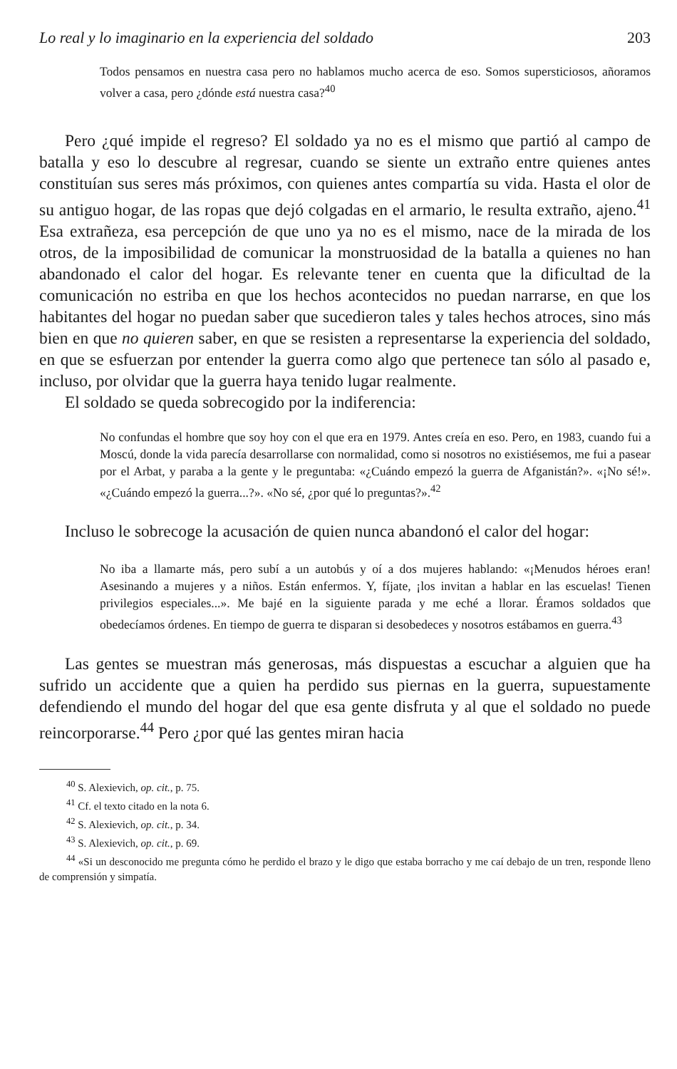Lo real y lo imaginario en la experiencia del soldado 203
Todos pensamos en nuestra casa pero no hablamos mucho acerca de eso. Somos supersticiosos, añoramos volver a casa, pero ¿dónde está nuestra casa?<sup>40</sup>
Pero ¿qué impide el regreso? El soldado ya no es el mismo que partió al campo de batalla y eso lo descubre al regresar, cuando se siente un extraño entre quienes antes constituían sus seres más próximos, con quienes antes compartía su vida. Hasta el olor de su antiguo hogar, de las ropas que dejó colgadas en el armario, le resulta extraño, ajeno.<sup>41</sup> Esa extrañeza, esa percepción de que uno ya no es el mismo, nace de la mirada de los otros, de la imposibilidad de comunicar la monstruosidad de la batalla a quienes no han abandonado el calor del hogar. Es relevante tener en cuenta que la dificultad de la comunicación no estriba en que los hechos acontecidos no puedan narrarse, en que los habitantes del hogar no puedan saber que sucedieron tales y tales hechos atroces, sino más bien en que no quieren saber, en que se resisten a representarse la experiencia del soldado, en que se esfuerzan por entender la guerra como algo que pertenece tan sólo al pasado e, incluso, por olvidar que la guerra haya tenido lugar realmente.
El soldado se queda sobrecogido por la indiferencia:
No confundas el hombre que soy hoy con el que era en 1979. Antes creía en eso. Pero, en 1983, cuando fui a Moscú, donde la vida parecía desarrollarse con normalidad, como si nosotros no existiésemos, me fui a pasear por el Arbat, y paraba a la gente y le preguntaba: «¿Cuándo empezó la guerra de Afganistán?». «¡No sé!». «¿Cuándo empezó la guerra...?». «No sé, ¿por qué lo preguntas?».<sup>42</sup>
Incluso le sobrecoge la acusación de quien nunca abandonó el calor del hogar:
No iba a llamarte más, pero subí a un autobús y oí a dos mujeres hablando: «¡Menudos héroes eran! Asesinando a mujeres y a niños. Están enfermos. Y, fíjate, ¡los invitan a hablar en las escuelas! Tienen privilegios especiales...». Me bajé en la siguiente parada y me eché a llorar. Éramos soldados que obedecíamos órdenes. En tiempo de guerra te disparan si desobedeces y nosotros estábamos en guerra.<sup>43</sup>
Las gentes se muestran más generosas, más dispuestas a escuchar a alguien que ha sufrido un accidente que a quien ha perdido sus piernas en la guerra, supuestamente defendiendo el mundo del hogar del que esa gente disfruta y al que el soldado no puede reincorporarse.<sup>44</sup> Pero ¿por qué las gentes miran hacia
<sup>40</sup> S. Alexievich, op. cit., p. 75.
<sup>41</sup> Cf. el texto citado en la nota 6.
<sup>42</sup> S. Alexievich, op. cit., p. 34.
<sup>43</sup> S. Alexievich, op. cit., p. 69.
<sup>44</sup> «Si un desconocido me pregunta cómo he perdido el brazo y le digo que estaba borracho y me caí debajo de un tren, responde lleno de comprensión y simpatía.